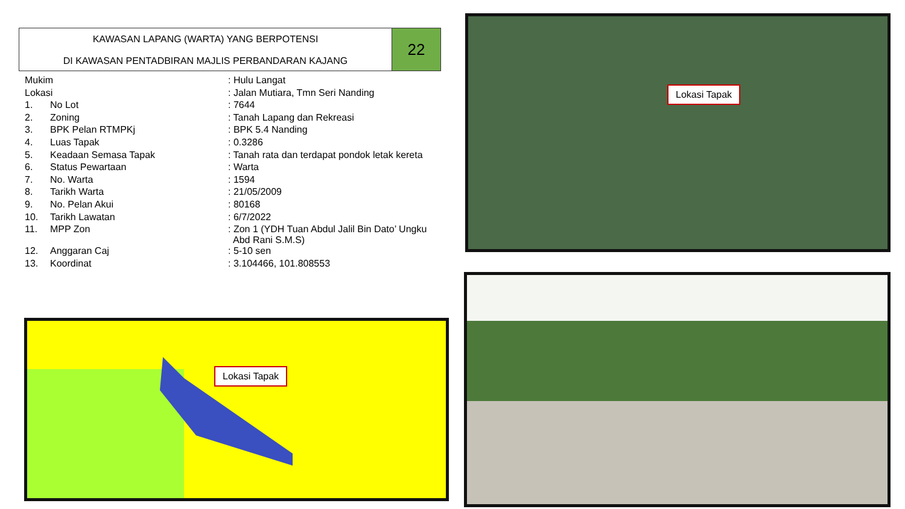KAWASAN LAPANG (WARTA) YANG BERPOTENSI
DI KAWASAN PENTADBIRAN MAJLIS PERBANDARAN KAJANG
22
| Mukim | | : Hulu Langat | |
| Lokasi | | : Jalan Mutiara, Tmn Seri Nanding | |
| 1. | No Lot | | : 7644 |
| 2. | Zoning | | : Tanah Lapang dan Rekreasi |
| 3. | BPK Pelan RTMPKj | | : BPK 5.4 Nanding |
| 4. | Luas Tapak | | : 0.3286 |
| 5. | Keadaan Semasa Tapak | | : Tanah rata dan terdapat pondok letak kereta |
| 6. | Status Pewartaan | | : Warta |
| 7. | No. Warta | | : 1594 |
| 8. | Tarikh Warta | | : 21/05/2009 |
| 9. | No. Pelan Akui | | : 80168 |
| 10. | Tarikh Lawatan | | : 6/7/2022 |
| 11. | MPP Zon | | : Zon 1 (YDH Tuan Abdul Jalil Bin Dato’ Ungku Abd Rani S.M.S) |
| 12. | Anggaran Caj | | : 5-10 sen |
| 13. | Koordinat | | : 3.104466, 101.808553 |
Lokasi Tapak
Lokasi Tapak